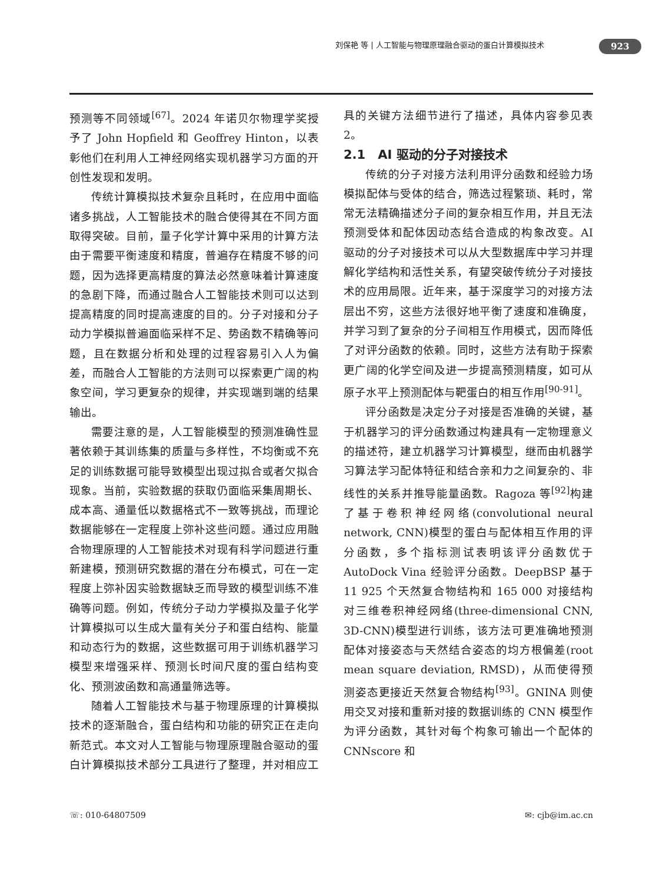刘保艳 等 | 人工智能与物理原理融合驱动的蛋白计算模拟技术
923
预测等不同领域<sup>[67]</sup>。2024 年诺贝尔物理学奖授予了 John Hopfield 和 Geoffrey Hinton，以表彰他们在利用人工神经网络实现机器学习方面的开创性发现和发明。
传统计算模拟技术复杂且耗时，在应用中面临诸多挑战，人工智能技术的融合使得其在不同方面取得突破。目前，量子化学计算中采用的计算方法由于需要平衡速度和精度，普遍存在精度不够的问题，因为选择更高精度的算法必然意味着计算速度的急剧下降，而通过融合人工智能技术则可以达到提高精度的同时提高速度的目的。分子对接和分子动力学模拟普遍面临采样不足、势函数不精确等问题，且在数据分析和处理的过程容易引入人为偏差，而融合人工智能的方法则可以探索更广阔的构象空间，学习更复杂的规律，并实现端到端的结果输出。
需要注意的是，人工智能模型的预测准确性显著依赖于其训练集的质量与多样性，不均衡或不充足的训练数据可能导致模型出现过拟合或者欠拟合现象。当前，实验数据的获取仍面临采集周期长、成本高、通量低以数据格式不一致等挑战，而理论数据能够在一定程度上弥补这些问题。通过应用融合物理原理的人工智能技术对现有科学问题进行重新建模，预测研究数据的潜在分布模式，可在一定程度上弥补因实验数据缺乏而导致的模型训练不准确等问题。例如，传统分子动力学模拟及量子化学计算模拟可以生成大量有关分子和蛋白结构、能量和动态行为的数据，这些数据可用于训练机器学习模型来增强采样、预测长时间尺度的蛋白结构变化、预测波函数和高通量筛选等。
随着人工智能技术与基于物理原理的计算模拟技术的逐渐融合，蛋白结构和功能的研究正在走向新范式。本文对人工智能与物理原理融合驱动的蛋白计算模拟技术部分工具进行了整理，并对相应工具的关键方法细节进行了描述，具体内容参见表 2。
2.1　AI 驱动的分子对接技术
传统的分子对接方法利用评分函数和经验力场模拟配体与受体的结合，筛选过程繁琐、耗时，常常无法精确描述分子间的复杂相互作用，并且无法预测受体和配体因动态结合造成的构象改变。AI 驱动的分子对接技术可以从大型数据库中学习并理解化学结构和活性关系，有望突破传统分子对接技术的应用局限。近年来，基于深度学习的对接方法层出不穷，这些方法很好地平衡了速度和准确度，并学习到了复杂的分子间相互作用模式，因而降低了对评分函数的依赖。同时，这些方法有助于探索更广阔的化学空间及进一步提高预测精度，如可从原子水平上预测配体与靶蛋白的相互作用<sup>[90-91]</sup>。
评分函数是决定分子对接是否准确的关键，基于机器学习的评分函数通过构建具有一定物理意义的描述符，建立机器学习计算模型，继而由机器学习算法学习配体特征和结合亲和力之间复杂的、非线性的关系并推导能量函数。Ragoza 等<sup>[92]</sup>构建了基于卷积神经网络(convolutional neural network, CNN)模型的蛋白与配体相互作用的评分函数，多个指标测试表明该评分函数优于 AutoDock Vina 经验评分函数。DeepBSP 基于 11 925 个天然复合物结构和 165 000 对接结构对三维卷积神经网络(three-dimensional CNN, 3D-CNN)模型进行训练，该方法可更准确地预测配体对接姿态与天然结合姿态的均方根偏差(root mean square deviation, RMSD)，从而使得预测姿态更接近天然复合物结构<sup>[93]</sup>。GNINA 则使用交叉对接和重新对接的数据训练的 CNN 模型作为评分函数，其针对每个构象可输出一个配体的 CNNscore 和
☏: 010-64807509 ✉: cjb@im.ac.cn